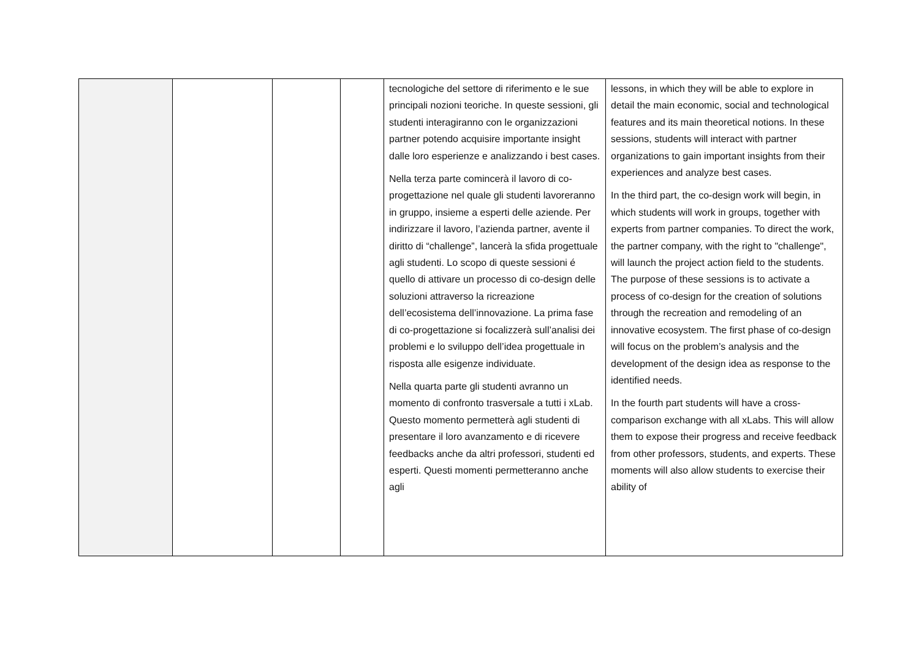| | | | | tecnologiche del settore di riferimento e le sue principali nozioni teoriche. In queste sessioni, gli studenti interagiranno con le organizzazioni partner potendo acquisire importante insight dalle loro esperienze e analizzando i best cases. Nella terza parte comincerà il lavoro di co-progettazione nel quale gli studenti lavoreranno in gruppo, insieme a esperti delle aziende. Per indirizzare il lavoro, l’azienda partner, avente il diritto di “challenge”, lancerà la sfida progettuale agli studenti. Lo scopo di queste sessioni é quello di attivare un processo di co-design delle soluzioni attraverso la ricreazione dell’ecosistema dell’innovazione. La prima fase di co-progettazione si focalizzerà sull’analisi dei problemi e lo sviluppo dell’idea progettuale in risposta alle esigenze individuate. Nella quarta parte gli studenti avranno un momento di confronto trasversale a tutti i xLab. Questo momento permetterà agli studenti di presentare il loro avanzamento e di ricevere feedbacks anche da altri professori, studenti ed esperti. Questi momenti permetteranno anche agli | lessons, in which they will be able to explore in detail the main economic, social and technological features and its main theoretical notions. In these sessions, students will interact with partner organizations to gain important insights from their experiences and analyze best cases. In the third part, the co-design work will begin, in which students will work in groups, together with experts from partner companies. To direct the work, the partner company, with the right to "challenge", will launch the project action field to the students. The purpose of these sessions is to activate a process of co-design for the creation of solutions through the recreation and remodeling of an innovative ecosystem. The first phase of co-design will focus on the problem’s analysis and the development of the design idea as response to the identified needs. In the fourth part students will have a cross-comparison exchange with all xLabs. This will allow them to expose their progress and receive feedback from other professors, students, and experts. These moments will also allow students to exercise their ability of |